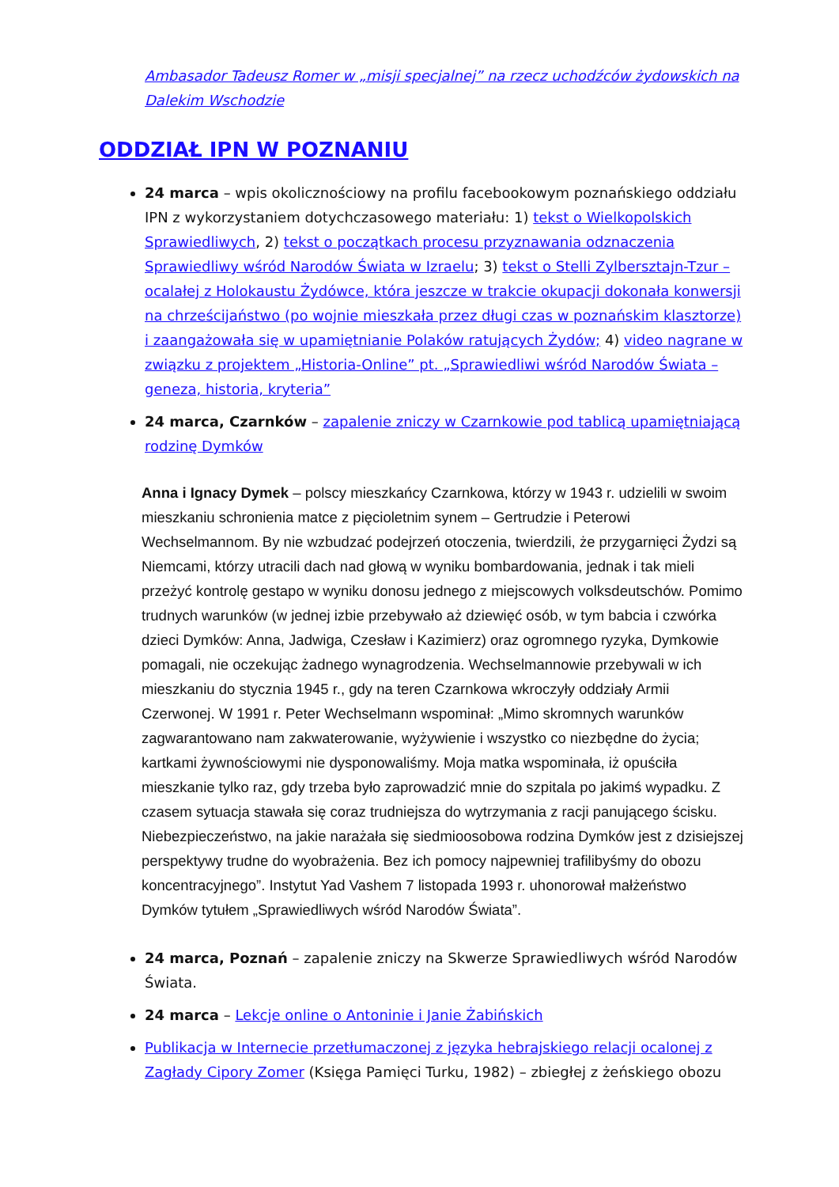Ambasador Tadeusz Romer w „misji specjalnej” na rzecz uchodźców żydowskich na Dalekim Wschodzie
ODDZIAŁ IPN W POZNANIU
24 marca – wpis okolicznościowy na profilu facebookowym poznańskiego oddziału IPN z wykorzystaniem dotychczasowego materiału: 1) tekst o Wielkopolskich Sprawiedliwych, 2) tekst o początkach procesu przyznawania odznaczenia Sprawiedliwy wśród Narodów Świata w Izraelu; 3) tekst o Stelli Zylbersztajn-Tzur – ocalałej z Holokaustu Żydówce, która jeszcze w trakcie okupacji dokonała konwersji na chrześcijaństwo (po wojnie mieszkała przez długi czas w poznańskim klasztorze) i zaangażowała się w upamiętnianie Polaków ratujących Żydów; 4) video nagrane w związku z projektem „Historia-Online” pt. „Sprawiedliwi wśród Narodów Świata – geneza, historia, kryteria”
24 marca, Czarnków – zapalenie zniczy w Czarnkowie pod tablicą upamiętniającą rodzinę Dymków
Anna i Ignacy Dymek – polscy mieszkańcy Czarnkowa, którzy w 1943 r. udzielili w swoim mieszkaniu schronienia matce z pięcioletnim synem – Gertrudzie i Peterowi Wechselmannom. By nie wzbudzać podejrzeń otoczenia, twierdzili, że przygarnięci Żydzi są Niemcami, którzy utracili dach nad głową w wyniku bombardowania, jednak i tak mieli przeżyć kontrolę gestapo w wyniku donosu jednego z miejscowych volksdeutschów. Pomimo trudnych warunków (w jednej izbie przebywało aż dziewięć osób, w tym babcia i czwórka dzieci Dymków: Anna, Jadwiga, Czesław i Kazimierz) oraz ogromnego ryzyka, Dymkowie pomagali, nie oczekując żadnego wynagrodzenia. Wechselmannowie przebywali w ich mieszkaniu do stycznia 1945 r., gdy na teren Czarnkowa wkroczyły oddziały Armii Czerwonej. W 1991 r. Peter Wechselmann wspominał: „Mimo skromnych warunków zagwarantowano nam zakwaterowanie, wyżywienie i wszystko co niezbędne do życia; kartkami żywnościowymi nie dysponowaliśmy. Moja matka wspominała, iż opuściła mieszkanie tylko raz, gdy trzeba było zaprowadzić mnie do szpitala po jakimś wypadku. Z czasem sytuacja stawała się coraz trudniejsza do wytrzymania z racji panującego ścisku. Niebezpieczeństwo, na jakie narażała się siedmioosobowa rodzina Dymków jest z dzisiejszej perspektywy trudne do wyobrażenia. Bez ich pomocy najpewniej trafilibyśmy do obozu koncentracyjnego”. Instytut Yad Vashem 7 listopada 1993 r. uhonorował małżeństwo Dymków tytułem „Sprawiedliwych wśród Narodów Świata”.
24 marca, Poznań – zapalenie zniczy na Skwerze Sprawiedliwych wśród Narodów Świata.
24 marca – Lekcje online o Antoninie i Janie Żabińskich
Publikacja w Internecie przetłumaczonej z języka hebrajskiego relacji ocalonej z Zagłady Cipory Zomer (Księga Pamięci Turku, 1982) – zbiegłej z żeńskiego obozu